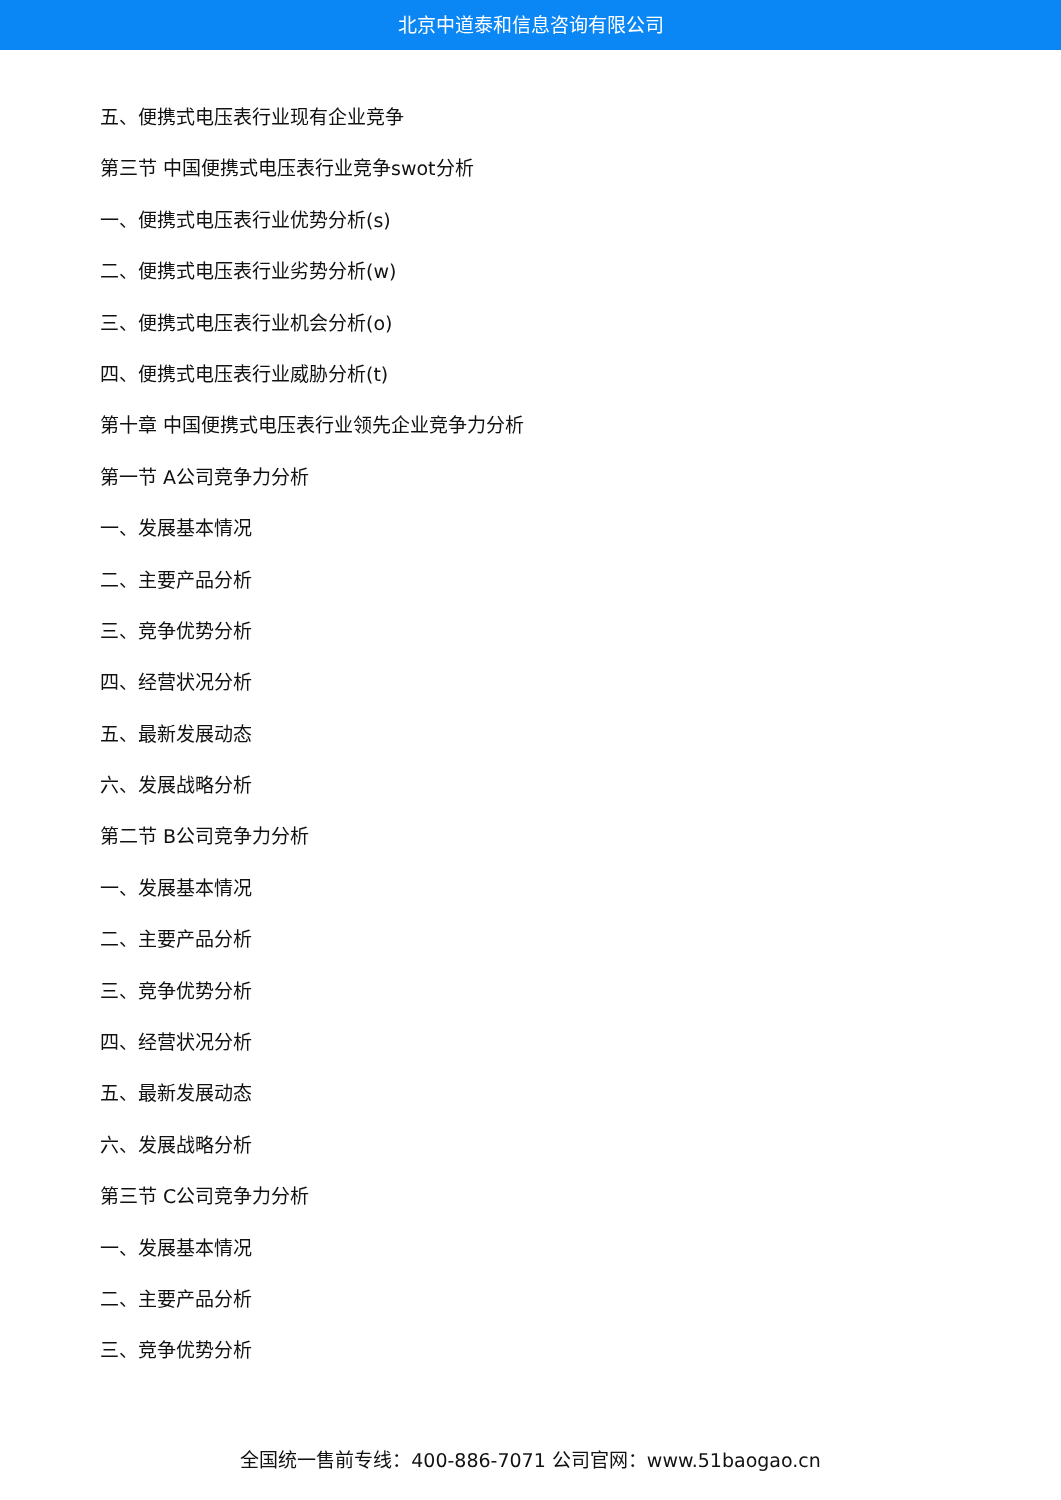北京中道泰和信息咨询有限公司
五、便携式电压表行业现有企业竞争
第三节 中国便携式电压表行业竞争swot分析
一、便携式电压表行业优势分析(s)
二、便携式电压表行业劣势分析(w)
三、便携式电压表行业机会分析(o)
四、便携式电压表行业威胁分析(t)
第十章 中国便携式电压表行业领先企业竞争力分析
第一节 A公司竞争力分析
一、发展基本情况
二、主要产品分析
三、竞争优势分析
四、经营状况分析
五、最新发展动态
六、发展战略分析
第二节 B公司竞争力分析
一、发展基本情况
二、主要产品分析
三、竞争优势分析
四、经营状况分析
五、最新发展动态
六、发展战略分析
第三节 C公司竞争力分析
一、发展基本情况
二、主要产品分析
三、竞争优势分析
全国统一售前专线：400-886-7071 公司官网：www.51baogao.cn